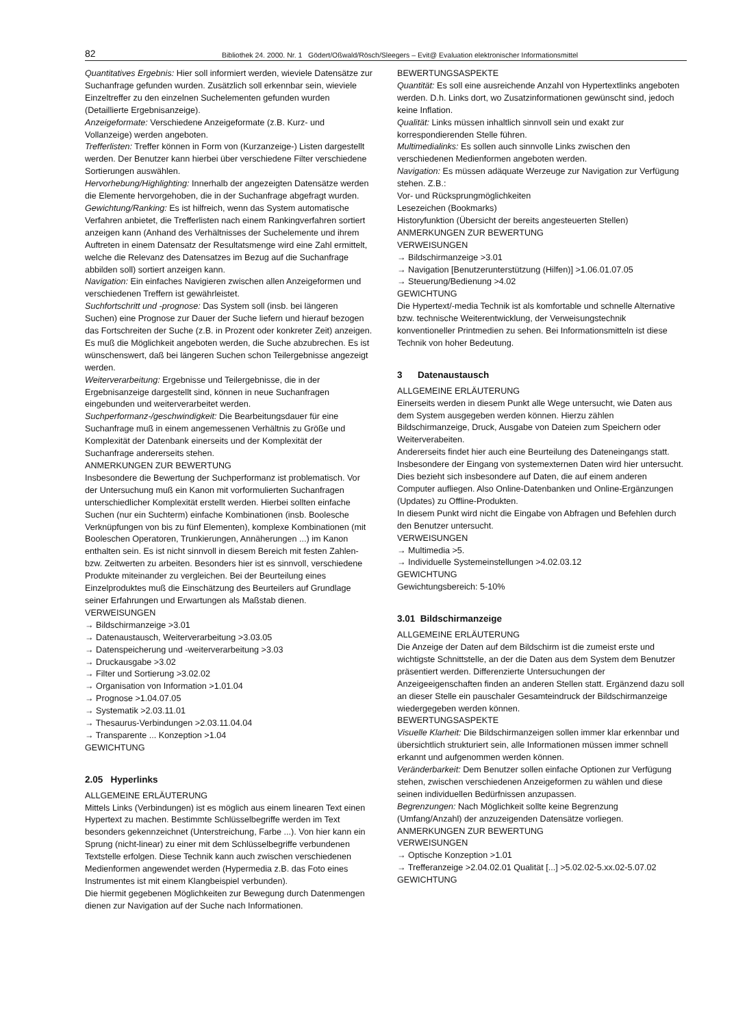82 Bibliothek 24. 2000. Nr. 1 Gödert/Oßwald/Rösch/Sleegers – Evit@ Evaluation elektronischer Informationsmittel
Quantitatives Ergebnis: Hier soll informiert werden, wieviele Datensätze zur Suchanfrage gefunden wurden. Zusätzlich soll erkennbar sein, wieviele Einzeltreffer zu den einzelnen Suchelementen gefunden wurden (Detaillierte Ergebnisanzeige).
Anzeigeformate: Verschiedene Anzeigeformate (z.B. Kurz- und Vollanzeige) werden angeboten.
Trefferlisten: Treffer können in Form von (Kurzanzeige-) Listen dargestellt werden. Der Benutzer kann hierbei über verschiedene Filter verschiedene Sortierungen auswählen.
Hervorhebung/Highlighting: Innerhalb der angezeigten Datensätze werden die Elemente hervorgehoben, die in der Suchanfrage abgefragt wurden.
Gewichtung/Ranking: Es ist hilfreich, wenn das System automatische Verfahren anbietet, die Trefferlisten nach einem Rankingverfahren sortiert anzeigen kann (Anhand des Verhältnisses der Suchelemente und ihrem Auftreten in einem Datensatz der Resultatsmenge wird eine Zahl ermittelt, welche die Relevanz des Datensatzes im Bezug auf die Suchanfrage abbilden soll) sortiert anzeigen kann.
Navigation: Ein einfaches Navigieren zwischen allen Anzeigeformen und verschiedenen Treffern ist gewährleistet.
Suchfortschritt und -prognose: Das System soll (insb. bei längeren Suchen) eine Prognose zur Dauer der Suche liefern und hierauf bezogen das Fortschreiten der Suche (z.B. in Prozent oder konkreter Zeit) anzeigen. Es muß die Möglichkeit angeboten werden, die Suche abzubrechen. Es ist wünschenswert, daß bei längeren Suchen schon Teilergebnisse angezeigt werden.
Weiterverarbeitung: Ergebnisse und Teilergebnisse, die in der Ergebnisanzeige dargestellt sind, können in neue Suchanfragen eingebunden und weiterverarbeitet werden.
Suchperformanz-/geschwindigkeit: Die Bearbeitungsdauer für eine Suchanfrage muß in einem angemessenen Verhältnis zu Größe und Komplexität der Datenbank einerseits und der Komplexität der Suchanfrage andererseits stehen.
ANMERKUNGEN ZUR BEWERTUNG
Insbesondere die Bewertung der Suchperformanz ist problematisch. Vor der Untersuchung muß ein Kanon mit vorformulierten Suchanfragen unterschiedlicher Komplexität erstellt werden. Hierbei sollten einfache Suchen (nur ein Suchterm) einfache Kombinationen (insb. Boolesche Verknüpfungen von bis zu fünf Elementen), komplexe Kombinationen (mit Booleschen Operatoren, Trunkierungen, Annäherungen ...) im Kanon enthalten sein. Es ist nicht sinnvoll in diesem Bereich mit festen Zahlen- bzw. Zeitwerten zu arbeiten. Besonders hier ist es sinnvoll, verschiedene Produkte miteinander zu vergleichen. Bei der Beurteilung eines Einzelproduktes muß die Einschätzung des Beurteilers auf Grundlage seiner Erfahrungen und Erwartungen als Maßstab dienen.
VERWEISUNGEN
→ Bildschirmanzeige >3.01
→ Datenaustausch, Weiterverarbeitung >3.03.05
→ Datenspeicherung und -weiterverarbeitung >3.03
→ Druckausgabe >3.02
→ Filter und Sortierung >3.02.02
→ Organisation von Information >1.01.04
→ Prognose >1.04.07.05
→ Systematik >2.03.11.01
→ Thesaurus-Verbindungen >2.03.11.04.04
→ Transparente ... Konzeption >1.04
GEWICHTUNG
2.05 Hyperlinks
ALLGEMEINE ERLÄUTERUNG
Mittels Links (Verbindungen) ist es möglich aus einem linearen Text einen Hypertext zu machen. Bestimmte Schlüsselbegriffe werden im Text besonders gekennzeichnet (Unterstreichung, Farbe ...). Von hier kann ein Sprung (nicht-linear) zu einer mit dem Schlüsselbegriffe verbundenen Textstelle erfolgen. Diese Technik kann auch zwischen verschiedenen Medienformen angewendet werden (Hypermedia z.B. das Foto eines Instrumentes ist mit einem Klangbeispiel verbunden).
Die hiermit gegebenen Möglichkeiten zur Bewegung durch Datenmengen dienen zur Navigation auf der Suche nach Informationen.
BEWERTUNGSASPEKTE
Quantität: Es soll eine ausreichende Anzahl von Hypertextlinks angeboten werden. D.h. Links dort, wo Zusatzinformationen gewünscht sind, jedoch keine Inflation.
Qualität: Links müssen inhaltlich sinnvoll sein und exakt zur korrespondierenden Stelle führen.
Multimedialinks: Es sollen auch sinnvolle Links zwischen den verschiedenen Medienformen angeboten werden.
Navigation: Es müssen adäquate Werzeuge zur Navigation zur Verfügung stehen. Z.B.:
Vor- und Rücksprungmöglichkeiten
Lesezeichen (Bookmarks)
Historyfunktion (Übersicht der bereits angesteuerten Stellen)
ANMERKUNGEN ZUR BEWERTUNG
VERWEISUNGEN
→ Bildschirmanzeige >3.01
→ Navigation [Benutzerunterstützung (Hilfen)] >1.06.01.07.05
→ Steuerung/Bedienung >4.02
GEWICHTUNG
Die Hypertext/-media Technik ist als komfortable und schnelle Alternative bzw. technische Weiterentwicklung, der Verweisungstechnik konventioneller Printmedien zu sehen. Bei Informationsmitteln ist diese Technik von hoher Bedeutung.
3 Datenaustausch
ALLGEMEINE ERLÄUTERUNG
Einerseits werden in diesem Punkt alle Wege untersucht, wie Daten aus dem System ausgegeben werden können. Hierzu zählen Bildschirmanzeige, Druck, Ausgabe von Dateien zum Speichern oder Weiterverabeiten.
Andererseits findet hier auch eine Beurteilung des Dateneingangs statt. Insbesondere der Eingang von systemexternen Daten wird hier untersucht. Dies bezieht sich insbesondere auf Daten, die auf einem anderen Computer aufliegen. Also Online-Datenbanken und Online-Ergänzungen (Updates) zu Offline-Produkten.
In diesem Punkt wird nicht die Eingabe von Abfragen und Befehlen durch den Benutzer untersucht.
VERWEISUNGEN
→ Multimedia >5.
→ Individuelle Systemeinstellungen >4.02.03.12
GEWICHTUNG
Gewichtungsbereich: 5-10%
3.01 Bildschirmanzeige
ALLGEMEINE ERLÄUTERUNG
Die Anzeige der Daten auf dem Bildschirm ist die zumeist erste und wichtigste Schnittstelle, an der die Daten aus dem System dem Benutzer präsentiert werden. Differenzierte Untersuchungen der Anzeigeeigenschaften finden an anderen Stellen statt. Ergänzend dazu soll an dieser Stelle ein pauschaler Gesamteindruck der Bildschirmanzeige wiedergegeben werden können.
BEWERTUNGSASPEKTE
Visuelle Klarheit: Die Bildschirmanzeigen sollen immer klar erkennbar und übersichtlich strukturiert sein, alle Informationen müssen immer schnell erkannt und aufgenommen werden können.
Veränderbarkeit: Dem Benutzer sollen einfache Optionen zur Verfügung stehen, zwischen verschiedenen Anzeigeformen zu wählen und diese seinen individuellen Bedürfnissen anzupassen.
Begrenzungen: Nach Möglichkeit sollte keine Begrenzung (Umfang/Anzahl) der anzuzeigenden Datensätze vorliegen.
ANMERKUNGEN ZUR BEWERTUNG
VERWEISUNGEN
→ Optische Konzeption >1.01
→ Trefferanzeige >2.04.02.01 Qualität [...] >5.02.02-5.xx.02-5.07.02
GEWICHTUNG